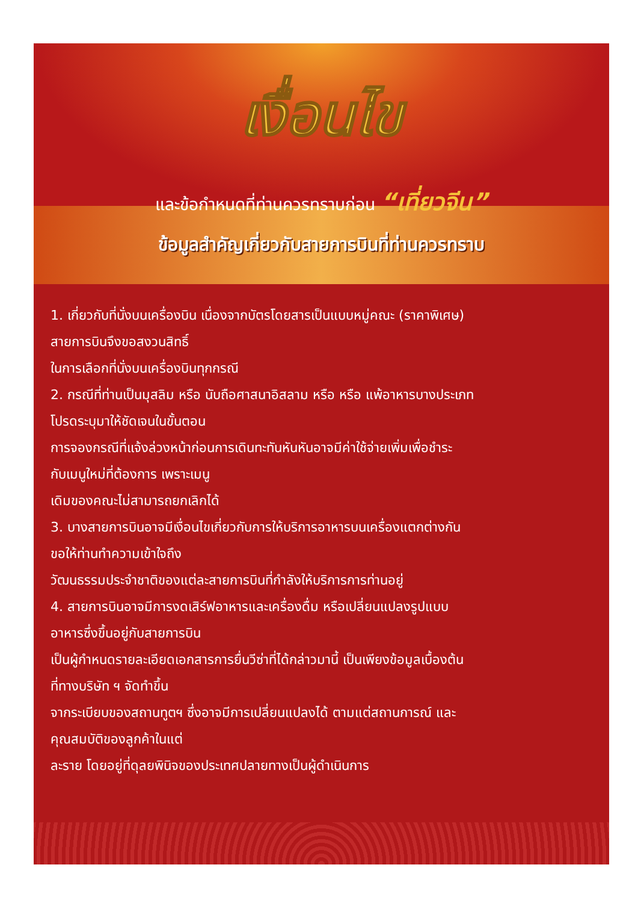เงื่อนไข
และข้อกำหนดที่ท่านควรทราบก่อน “เที่ยวจีน”
ข้อมูลสำคัญเกี่ยวกับสายการบินที่ท่านควรทราบ
1. เกี่ยวกับที่นั่งบนเครื่องบิน เนื่องจากบัตรโดยสารเป็นแบบหมู่คณะ (ราคาพิเศษ)
สายการบินจึงขอสงวนสิทธิ์
ในการเลือกที่นั่งบนเครื่องบินทุกกรณี
2. กรณีที่ท่านเป็นมุสลิม หรือ นับถือศาสนาอิสลาม หรือ หรือ แพ้อาหารบางประเภท
โปรดระบุมาให้ชัดเจนในขั้นตอน
การจองกรณีที่แจ้งล่วงหน้าก่อนการเดินทะทันหันหันอาจมีค่าใช้จ่ายเพิ่มเพื่อชำระ
กับเมนูใหม่ที่ต้องการ เพราะเมนู
เดิมของคณะไม่สามารถยกเลิกได้
3. บางสายการบินอาจมีเงื่อนไขเกี่ยวกับการให้บริการอาหารบนเครื่องแตกต่างกัน
ขอให้ท่านทำความเข้าใจถึง
วัฒนธรรมประจำชาติของแต่ละสายการบินที่กำลังให้บริการการท่านอยู่
4. สายการบินอาจมีการงดเสิร์ฟอาหารและเครื่องดื่ม หรือเปลี่ยนแปลงรูปแบบ
อาหารซึ่งขึ้นอยู่กับสายการบิน
เป็นผู้กำหนดรายละเอียดเอกสารการยื่นวีซ่าที่ได้กล่าวมานี้ เป็นเพียงข้อมูลเบื้องต้น
ที่ทางบริษัท ฯ จัดทำขึ้น
จากระเบียบของสถานทูตฯ ซึ่งอาจมีการเปลี่ยนแปลงได้ ตามแต่สถานการณ์ และ
คุณสมบัติของลูกค้าในแต่
ละราย โดยอยู่ที่ดุลยพินิจของประเทศปลายทางเป็นผู้ดำเนินการ